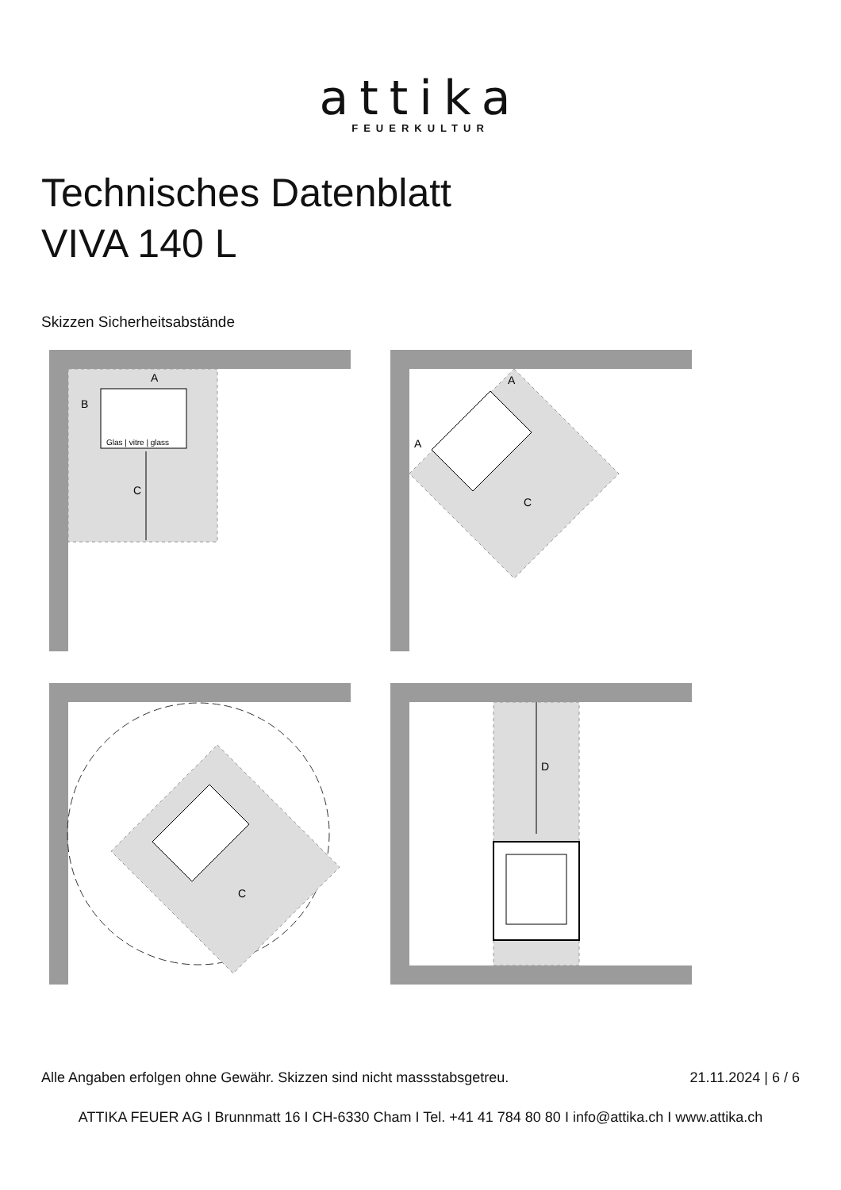attika
FEUERKULTUR
Technisches Datenblatt
VIVA 140 L
Skizzen Sicherheitsabstände
Glas | vitre | glass
A
B
C
A
A
C
C
D
Alle Angaben erfolgen ohne Gewähr. Skizzen sind nicht massstabsgetreu. 21.11.2024 | 6 / 6
ATTIKA FEUER AG I Brunnmatt 16 I CH-6330 Cham I Tel. +41 41 784 80 80 I info@attika.ch I www.attika.ch